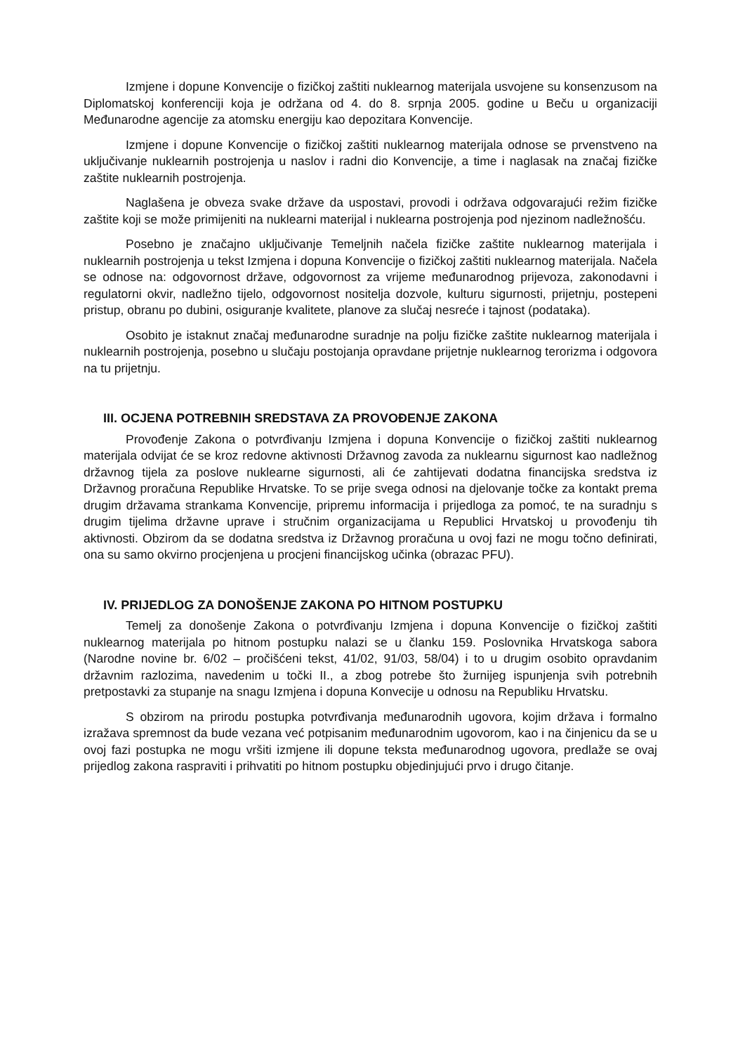Izmjene i dopune Konvencije o fizičkoj zaštiti nuklearnog materijala usvojene su konsenzusom na Diplomatskoj konferenciji koja je održana od 4. do 8. srpnja 2005. godine u Beču u organizaciji Međunarodne agencije za atomsku energiju kao depozitara Konvencije.
Izmjene i dopune Konvencije o fizičkoj zaštiti nuklearnog materijala odnose se prvenstveno na uključivanje nuklearnih postrojenja u naslov i radni dio Konvencije, a time i naglasak na značaj fizičke zaštite nuklearnih postrojenja.
Naglašena je obveza svake države da uspostavi, provodi i održava odgovarajući režim fizičke zaštite koji se može primijeniti na nuklearni materijal i nuklearna postrojenja pod njezinom nadležnošću.
Posebno je značajno uključivanje Temeljnih načela fizičke zaštite nuklearnog materijala i nuklearnih postrojenja u tekst Izmjena i dopuna Konvencije o fizičkoj zaštiti nuklearnog materijala. Načela se odnose na: odgovornost države, odgovornost za vrijeme međunarodnog prijevoza, zakonodavni i regulatorni okvir, nadležno tijelo, odgovornost nositelja dozvole, kulturu sigurnosti, prijetnju, postepeni pristup, obranu po dubini, osiguranje kvalitete, planove za slučaj nesreće i tajnost (podataka).
Osobito je istaknut značaj međunarodne suradnje na polju fizičke zaštite nuklearnog materijala i nuklearnih postrojenja, posebno u slučaju postojanja opravdane prijetnje nuklearnog terorizma i odgovora na tu prijetnju.
III. OCJENA POTREBNIH SREDSTAVA ZA PROVOĐENJE ZAKONA
Provođenje Zakona o potvrđivanju Izmjena i dopuna Konvencije o fizičkoj zaštiti nuklearnog materijala odvijat će se kroz redovne aktivnosti Državnog zavoda za nuklearnu sigurnost kao nadležnog državnog tijela za poslove nuklearne sigurnosti, ali će zahtijevati dodatna financijska sredstva iz Državnog proračuna Republike Hrvatske. To se prije svega odnosi na djelovanje točke za kontakt prema drugim državama strankama Konvencije, pripremu informacija i prijedloga za pomoć, te na suradnju s drugim tijelima državne uprave i stručnim organizacijama u Republici Hrvatskoj u provođenju tih aktivnosti. Obzirom da se dodatna sredstva iz Državnog proračuna u ovoj fazi ne mogu točno definirati, ona su samo okvirno procjenjena u procjeni financijskog učinka (obrazac PFU).
IV. PRIJEDLOG ZA DONOŠENJE ZAKONA PO HITNOM POSTUPKU
Temelj za donošenje Zakona o potvrđivanju Izmjena i dopuna Konvencije o fizičkoj zaštiti nuklearnog materijala po hitnom postupku nalazi se u članku 159. Poslovnika Hrvatskoga sabora (Narodne novine br. 6/02 – pročišćeni tekst, 41/02, 91/03, 58/04) i to u drugim osobito opravdanim državnim razlozima, navedenim u točki II., a zbog potrebe što žurnijeg ispunjenja svih potrebnih pretpostavki za stupanje na snagu Izmjena i dopuna Konvecije u odnosu na Republiku Hrvatsku.
S obzirom na prirodu postupka potvrđivanja međunarodnih ugovora, kojim država i formalno izražava spremnost da bude vezana već potpisanim međunarodnim ugovorom, kao i na činjenicu da se u ovoj fazi postupka ne mogu vršiti izmjene ili dopune teksta međunarodnog ugovora, predlaže se ovaj prijedlog zakona raspraviti i prihvatiti po hitnom postupku objedinjujući prvo i drugo čitanje.